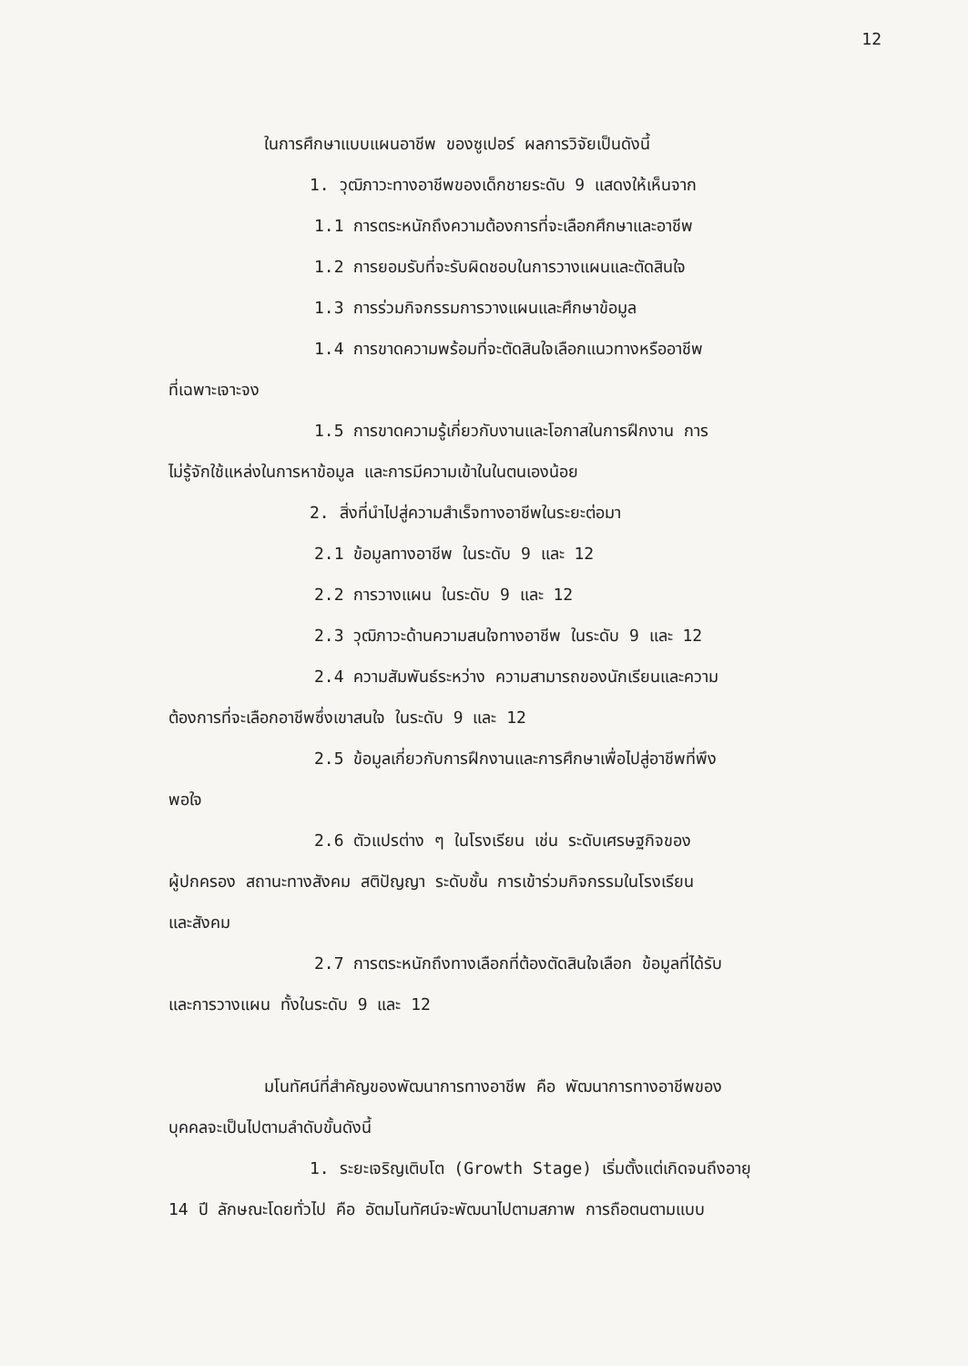12
ในการศึกษาแบบแผนอาชีพ ของซูเปอร์ ผลการวิจัยเป็นดังนี้
1. วุฒิภาวะทางอาชีพของเด็กชายระดับ 9 แสดงให้เห็นจาก
1.1 การตระหนักถึงความต้องการที่จะเลือกศึกษาและอาชีพ
1.2 การยอมรับที่จะรับผิดชอบในการวางแผนและตัดสินใจ
1.3 การร่วมกิจกรรมการวางแผนและศึกษาข้อมูล
1.4 การขาดความพร้อมที่จะตัดสินใจเลือกแนวทางหรืออาชีพ
ที่เฉพาะเจาะจง
1.5 การขาดความรู้เกี่ยวกับงานและโอกาสในการฝึกงาน การ
ไม่รู้จักใช้แหล่งในการหาข้อมูล และการมีความเข้าในในตนเองน้อย
2. สิ่งที่นำไปสู่ความสำเร็จทางอาชีพในระยะต่อมา
2.1 ข้อมูลทางอาชีพ ในระดับ 9 และ 12
2.2 การวางแผน ในระดับ 9 และ 12
2.3 วุฒิภาวะด้านความสนใจทางอาชีพ ในระดับ 9 และ 12
2.4 ความสัมพันธ์ระหว่าง ความสามารถของนักเรียนและความ
ต้องการที่จะเลือกอาชีพซึ่งเขาสนใจ ในระดับ 9 และ 12
2.5 ข้อมูลเกี่ยวกับการฝึกงานและการศึกษาเพื่อไปสู่อาชีพที่พึง
พอใจ
2.6 ตัวแปรต่าง ๆ ในโรงเรียน เช่น ระดับเศรษฐกิจของ
ผู้ปกครอง สถานะทางสังคม สติปัญญา ระดับชั้น การเข้าร่วมกิจกรรมในโรงเรียน
และสังคม
2.7 การตระหนักถึงทางเลือกที่ต้องตัดสินใจเลือก ข้อมูลที่ได้รับ
และการวางแผน ทั้งในระดับ 9 และ 12
มโนทัศน์ที่สำคัญของพัฒนาการทางอาชีพ คือ พัฒนาการทางอาชีพของ
บุคคลจะเป็นไปตามลำดับขั้นดังนี้
1. ระยะเจริญเติบโต (Growth Stage) เริ่มตั้งแต่เกิดจนถึงอายุ
14 ปี ลักษณะโดยทั่วไป คือ อัตมโนทัศน์จะพัฒนาไปตามสภาพ การถือตนตามแบบ